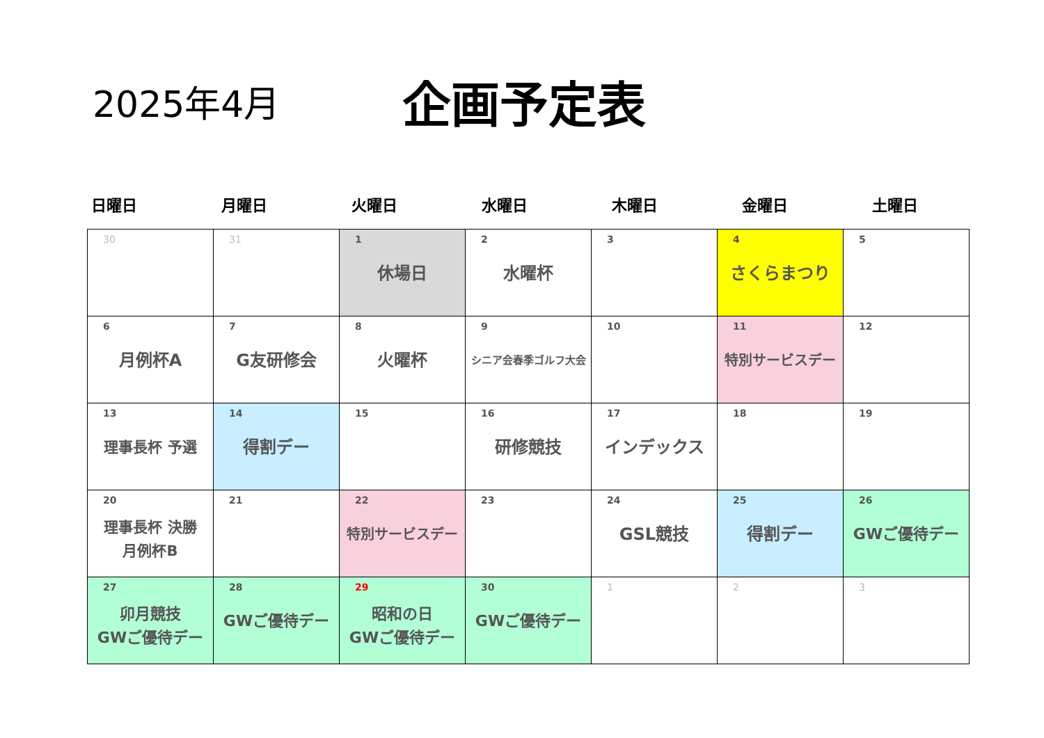2025年4月
企画予定表
日曜日 月曜日 火曜日 水曜日 木曜日 金曜日 土曜日
| 30 | 31 | 1 休場日 | 2 水曜杯 | 3 | 4 さくらまつり | 5 |
| 6 月例杯A | 7 G友研修会 | 8 火曜杯 | 9 シニア会春季ゴルフ大会 | 10 | 11 特別サービスデー | 12 |
| 13 理事長杯 予選 | 14 得割デー | 15 | 16 研修競技 | 17 インデックス | 18 | 19 |
| 20 理事長杯 決勝 月例杯B | 21 | 22 特別サービスデー | 23 | 24 GSL競技 | 25 得割デー | 26 GWご優待デー |
| 27 卯月競技 GWご優待デー | 28 GWご優待デー | 29 昭和の日 GWご優待デー | 30 GWご優待デー | 1 | 2 | 3 |